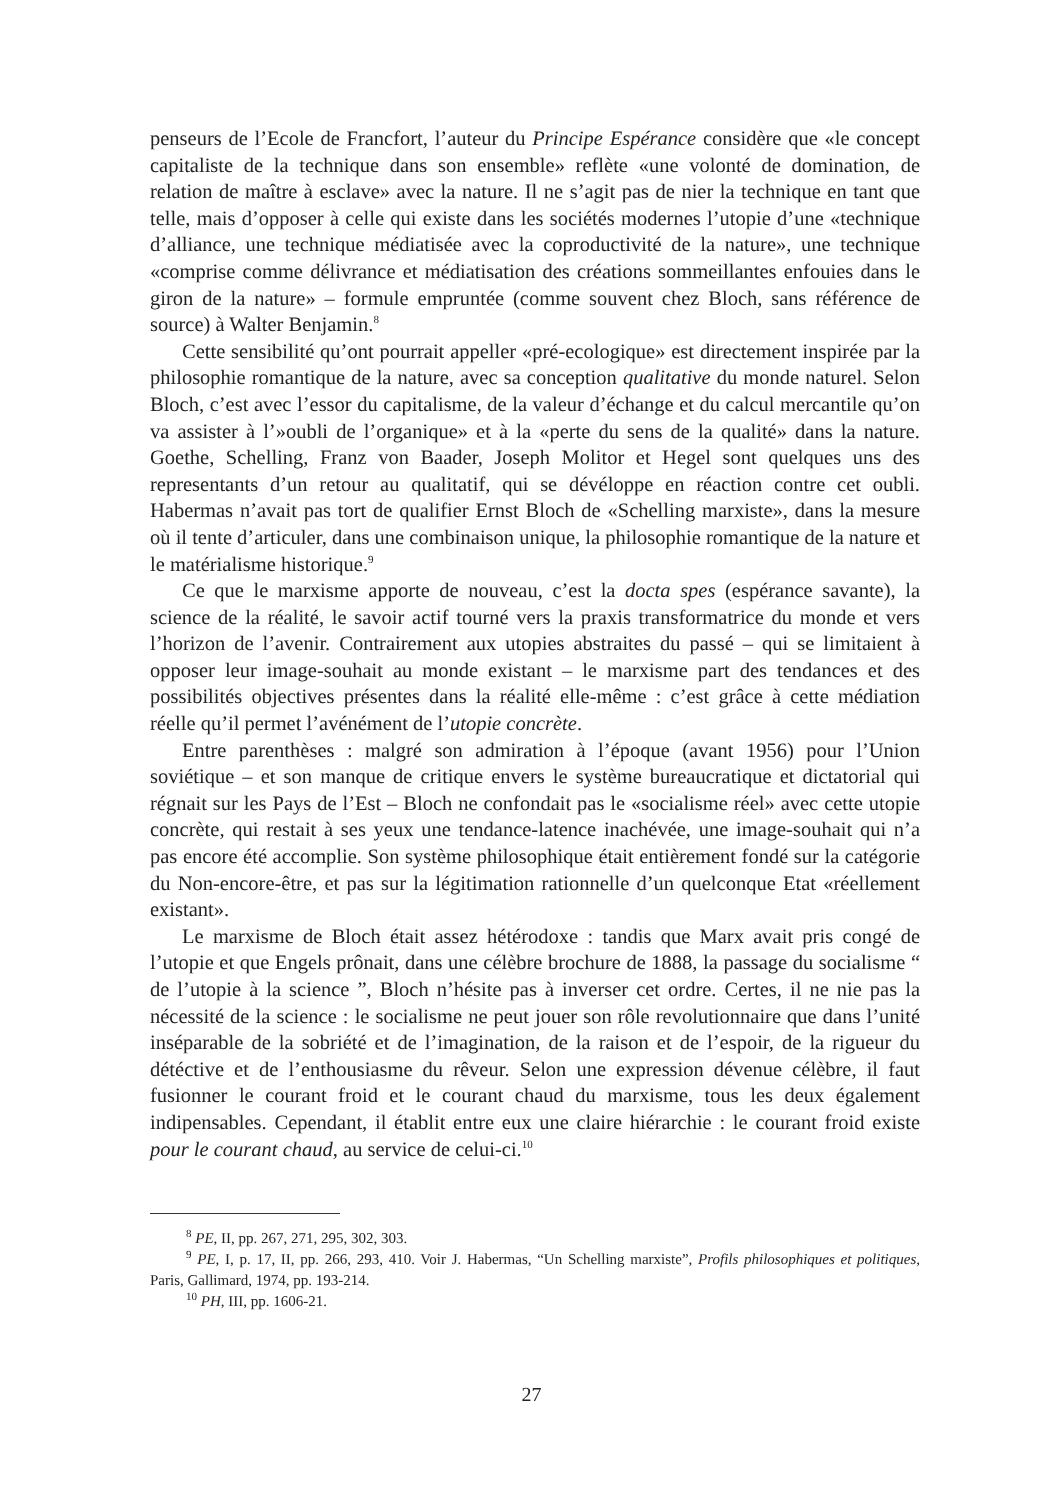penseurs de l’Ecole de Francfort, l’auteur du Principe Espérance considère que «le concept capitaliste de la technique dans son ensemble» reflète «une volonté de domination, de relation de maître à esclave» avec la nature. Il ne s’agit pas de nier la technique en tant que telle, mais d’opposer à celle qui existe dans les sociétés modernes l’utopie d’une «technique d’alliance, une technique médiatisée avec la coproductivité de la nature», une technique «comprise comme délivrance et médiatisation des créations sommeillantes enfouies dans le giron de la nature» – formule empruntée (comme souvent chez Bloch, sans référence de source) à Walter Benjamin.<sup>8</sup>
Cette sensibilité qu’ont pourrait appeller «pré-ecologique» est directement inspirée par la philosophie romantique de la nature, avec sa conception qualitative du monde naturel. Selon Bloch, c’est avec l’essor du capitalisme, de la valeur d’échange et du calcul mercantile qu’on va assister à l’»oubli de l’organique» et à la «perte du sens de la qualité» dans la nature. Goethe, Schelling, Franz von Baader, Joseph Molitor et Hegel sont quelques uns des representants d’un retour au qualitatif, qui se dévéloppe en réaction contre cet oubli. Habermas n’avait pas tort de qualifier Ernst Bloch de «Schelling marxiste», dans la mesure où il tente d’articuler, dans une combinaison unique, la philosophie romantique de la nature et le matérialisme historique.<sup>9</sup>
Ce que le marxisme apporte de nouveau, c’est la docta spes (espérance savante), la science de la réalité, le savoir actif tourné vers la praxis transformatrice du monde et vers l’horizon de l’avenir. Contrairement aux utopies abstraites du passé – qui se limitaient à opposer leur image-souhait au monde existant – le marxisme part des tendances et des possibilités objectives présentes dans la réalité elle-même : c’est grâce à cette médiation réelle qu’il permet l’avénément de l’utopie concrète.
Entre parenthèses : malgré son admiration à l’époque (avant 1956) pour l’Union soviétique – et son manque de critique envers le système bureaucratique et dictatorial qui régnait sur les Pays de l’Est – Bloch ne confondait pas le «socialisme réel» avec cette utopie concrète, qui restait à ses yeux une tendance-latence inachévée, une image-souhait qui n’a pas encore été accomplie. Son système philosophique était entièrement fondé sur la catégorie du Non-encore-être, et pas sur la légitimation rationnelle d’un quelconque Etat «réellement existant».
Le marxisme de Bloch était assez hétérodoxe : tandis que Marx avait pris congé de l’utopie et que Engels prônait, dans une célèbre brochure de 1888, la passage du socialisme “ de l’utopie à la science ”, Bloch n’hésite pas à inverser cet ordre. Certes, il ne nie pas la nécessité de la science : le socialisme ne peut jouer son rôle revolutionnaire que dans l’unité inséparable de la sobriété et de l’imagination, de la raison et de l’espoir, de la rigueur du détéctive et de l’enthousiasme du rêveur. Selon une expression dévenue célèbre, il faut fusionner le courant froid et le courant chaud du marxisme, tous les deux également indipensables. Cependant, il établit entre eux une claire hiérarchie : le courant froid existe pour le courant chaud, au service de celui-ci.<sup>10</sup>
<sup>8</sup> PE, II, pp. 267, 271, 295, 302, 303.
<sup>9</sup> PE, I, p. 17, II, pp. 266, 293, 410. Voir J. Habermas, “Un Schelling marxiste”, Profils philosophiques et politiques, Paris, Gallimard, 1974, pp. 193-214.
<sup>10</sup> PH, III, pp. 1606-21.
27